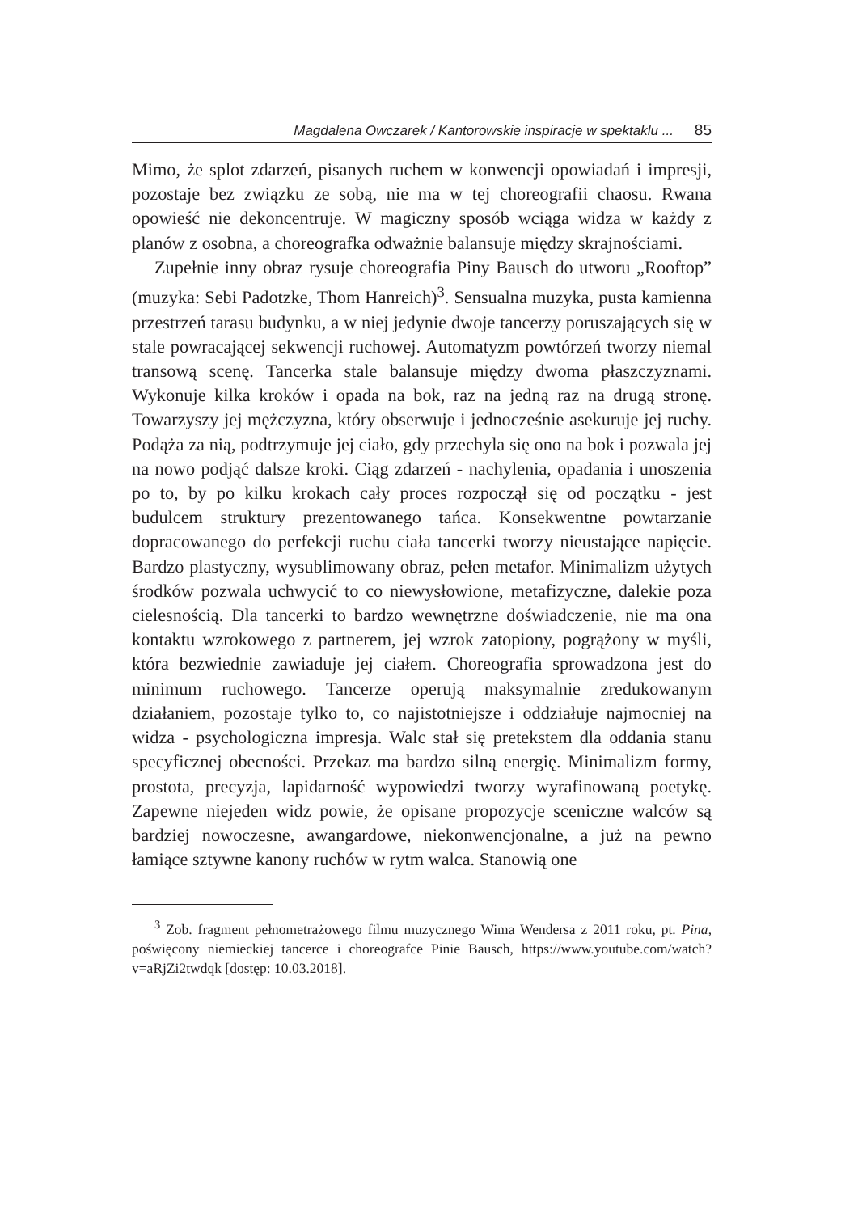Magdalena Owczarek / Kantorowskie inspiracje w spektaklu ... 85
Mimo, że splot zdarzeń, pisanych ruchem w konwencji opowiadań i impresji, pozostaje bez związku ze sobą, nie ma w tej choreografii chaosu. Rwana opowieść nie dekoncentruje. W magiczny sposób wciąga widza w każdy z planów z osobna, a choreografka odważnie balansuje między skrajnościami.
Zupełnie inny obraz rysuje choreografia Piny Bausch do utworu „Rooftop” (muzyka: Sebi Padotzke, Thom Hanreich)<sup>3</sup>. Sensualna muzyka, pusta kamienna przestrzeń tarasu budynku, a w niej jedynie dwoje tancerzy poruszających się w stale powracającej sekwencji ruchowej. Automatyzm powtórzeń tworzy niemal transową scenę. Tancerka stale balansuje między dwoma płaszczyznami. Wykonuje kilka kroków i opada na bok, raz na jedną raz na drugą stronę. Towarzyszy jej mężczyzna, który obserwuje i jednocześnie asekuruje jej ruchy. Podąża za nią, podtrzymuje jej ciało, gdy przechyla się ono na bok i pozwala jej na nowo podjąć dalsze kroki. Ciąg zdarzeń - nachylenia, opadania i unoszenia po to, by po kilku krokach cały proces rozpoczął się od początku - jest budulcem struktury prezentowanego tańca. Konsekwentne powtarzanie dopracowanego do perfekcji ruchu ciała tancerki tworzy nieustające napięcie. Bardzo plastyczny, wysublimowany obraz, pełen metafor. Minimalizm użytych środków pozwala uchwycić to co niewysłowione, metafizyczne, dalekie poza cielesnością. Dla tancerki to bardzo wewnętrzne doświadczenie, nie ma ona kontaktu wzrokowego z partnerem, jej wzrok zatopiony, pogrążony w myśli, która bezwiednie zawiaduje jej ciałem. Choreografia sprowadzona jest do minimum ruchowego. Tancerze operują maksymalnie zredukowanym działaniem, pozostaje tylko to, co najistotniejsze i oddziałuje najmocniej na widza - psychologiczna impresja. Walc stał się pretekstem dla oddania stanu specyficznej obecności. Przekaz ma bardzo silną energię. Minimalizm formy, prostota, precyzja, lapidarność wypowiedzi tworzy wyrafinowaną poetykę. Zapewne niejeden widz powie, że opisane propozycje sceniczne walców są bardziej nowoczesne, awangardowe, niekonwencjonalne, a już na pewno łamiące sztywne kanony ruchów w rytm walca. Stanowią one
<sup>3</sup> Zob. fragment pełnometrażowego filmu muzycznego Wima Wendersa z 2011 roku, pt. Pina, poświęcony niemieckiej tancerce i choreografce Pinie Bausch, https://www.youtube.com/watch?v=aRjZi2twdqk [dostęp: 10.03.2018].